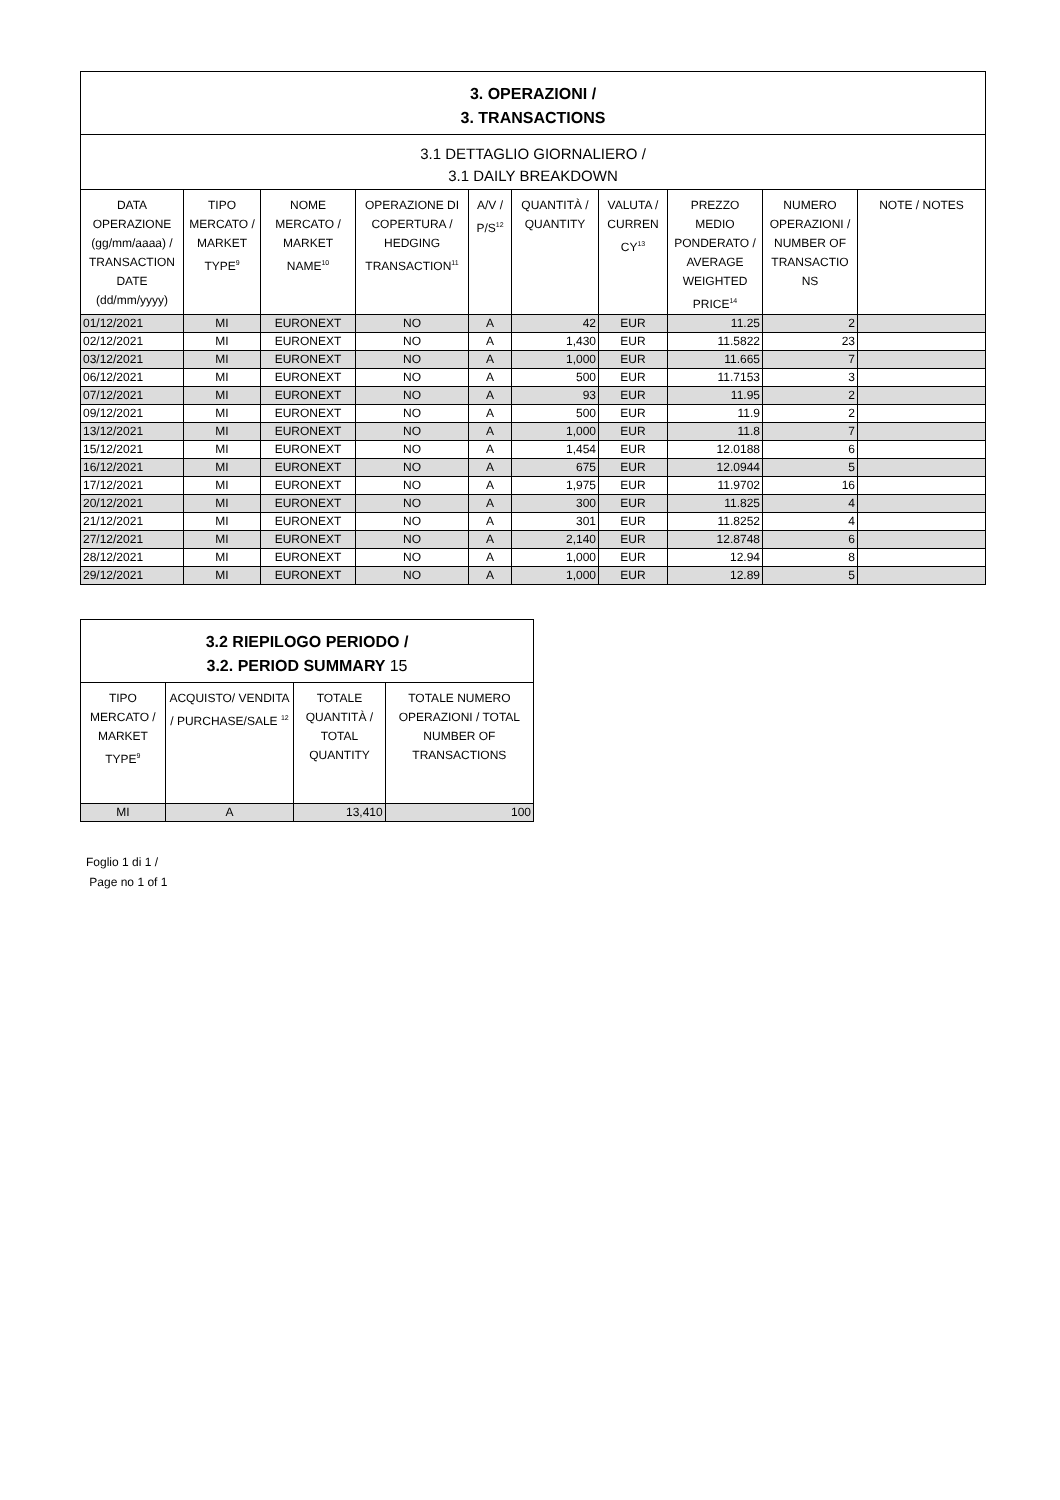| 3. OPERAZIONI / 3. TRANSACTIONS | | | | | | | | | |
| 3.1 DETTAGLIO GIORNALIERO / 3.1 DAILY BREAKDOWN | | | | | | | | | |
| DATA OPERAZIONE (gg/mm/aaaa) / TRANSACTION DATE (dd/mm/yyyy) | TIPO MERCATO / MARKET TYPE<sup>9</sup> | NOME MERCATO / MARKET NAME<sup>10</sup> | OPERAZIONE DI COPERTURA / HEDGING TRANSACTION<sup>11</sup> | A/V / P/S<sup>12</sup> | QUANTITÀ / QUANTITY | VALUTA / CURREN CY<sup>13</sup> | PREZZO MEDIO PONDERATO / AVERAGE WEIGHTED PRICE<sup>14</sup> | NUMERO OPERAZIONI / NUMBER OF TRANSACTIO NS | NOTE / NOTES |
| 01/12/2021 | MI | EURONEXT | NO | A | 42 | EUR | 11.25 | 2 | |
| 02/12/2021 | MI | EURONEXT | NO | A | 1,430 | EUR | 11.5822 | 23 | |
| 03/12/2021 | MI | EURONEXT | NO | A | 1,000 | EUR | 11.665 | 7 | |
| 06/12/2021 | MI | EURONEXT | NO | A | 500 | EUR | 11.7153 | 3 | |
| 07/12/2021 | MI | EURONEXT | NO | A | 93 | EUR | 11.95 | 2 | |
| 09/12/2021 | MI | EURONEXT | NO | A | 500 | EUR | 11.9 | 2 | |
| 13/12/2021 | MI | EURONEXT | NO | A | 1,000 | EUR | 11.8 | 7 | |
| 15/12/2021 | MI | EURONEXT | NO | A | 1,454 | EUR | 12.0188 | 6 | |
| 16/12/2021 | MI | EURONEXT | NO | A | 675 | EUR | 12.0944 | 5 | |
| 17/12/2021 | MI | EURONEXT | NO | A | 1,975 | EUR | 11.9702 | 16 | |
| 20/12/2021 | MI | EURONEXT | NO | A | 300 | EUR | 11.825 | 4 | |
| 21/12/2021 | MI | EURONEXT | NO | A | 301 | EUR | 11.8252 | 4 | |
| 27/12/2021 | MI | EURONEXT | NO | A | 2,140 | EUR | 12.8748 | 6 | |
| 28/12/2021 | MI | EURONEXT | NO | A | 1,000 | EUR | 12.94 | 8 | |
| 29/12/2021 | MI | EURONEXT | NO | A | 1,000 | EUR | 12.89 | 5 | |
| 3.2 RIEPILOGO PERIODO / 3.2. PERIOD SUMMARY 15 | | | |
| TIPO MERCATO / MARKET TYPE<sup>9</sup> | ACQUISTO/ VENDITA / PURCHASE/SALE <sup>12</sup> | TOTALE QUANTITÀ / TOTAL QUANTITY | TOTALE NUMERO OPERAZIONI / TOTAL NUMBER OF TRANSACTIONS |
| MI | A | 13,410 | 100 |
Foglio 1 di 1 /
Page no 1 of 1